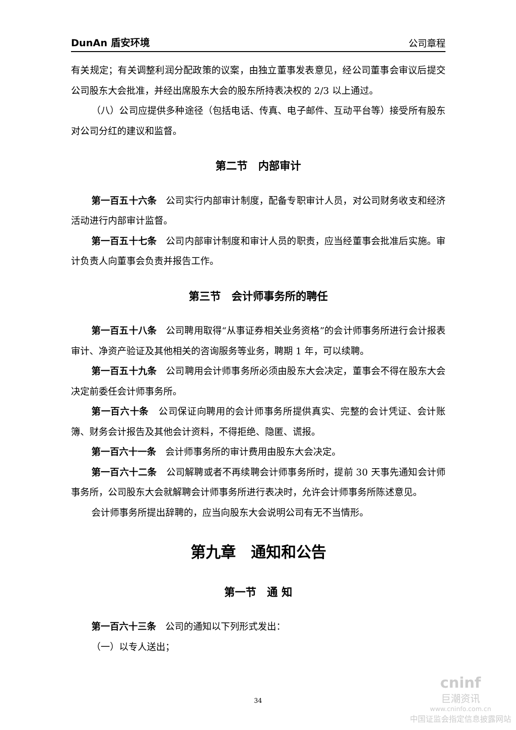DunAn 盾安环境 公司章程
有关规定；有关调整利润分配政策的议案，由独立董事发表意见，经公司董事会审议后提交公司股东大会批准，并经出席股东大会的股东所持表决权的 2/3 以上通过。
（八）公司应提供多种途径（包括电话、传真、电子邮件、互动平台等）接受所有股东对公司分红的建议和监督。
第二节　内部审计
第一百五十六条　公司实行内部审计制度，配备专职审计人员，对公司财务收支和经济活动进行内部审计监督。
第一百五十七条　公司内部审计制度和审计人员的职责，应当经董事会批准后实施。审计负责人向董事会负责并报告工作。
第三节　会计师事务所的聘任
第一百五十八条　公司聘用取得“从事证券相关业务资格”的会计师事务所进行会计报表审计、净资产验证及其他相关的咨询服务等业务，聘期 1 年，可以续聘。
第一百五十九条　公司聘用会计师事务所必须由股东大会决定，董事会不得在股东大会决定前委任会计师事务所。
第一百六十条　公司保证向聘用的会计师事务所提供真实、完整的会计凭证、会计账簿、财务会计报告及其他会计资料，不得拒绝、隐匿、谎报。
第一百六十一条　会计师事务所的审计费用由股东大会决定。
第一百六十二条　公司解聘或者不再续聘会计师事务所时，提前 30 天事先通知会计师事务所，公司股东大会就解聘会计师事务所进行表决时，允许会计师事务所陈述意见。
会计师事务所提出辞聘的，应当向股东大会说明公司有无不当情形。
第九章　通知和公告
第一节　通 知
第一百六十三条　公司的通知以下列形式发出：
（一）以专人送出；
34
cninf
巨潮资讯
www.cninfo.com.cn
中国证监会指定信息披露网站